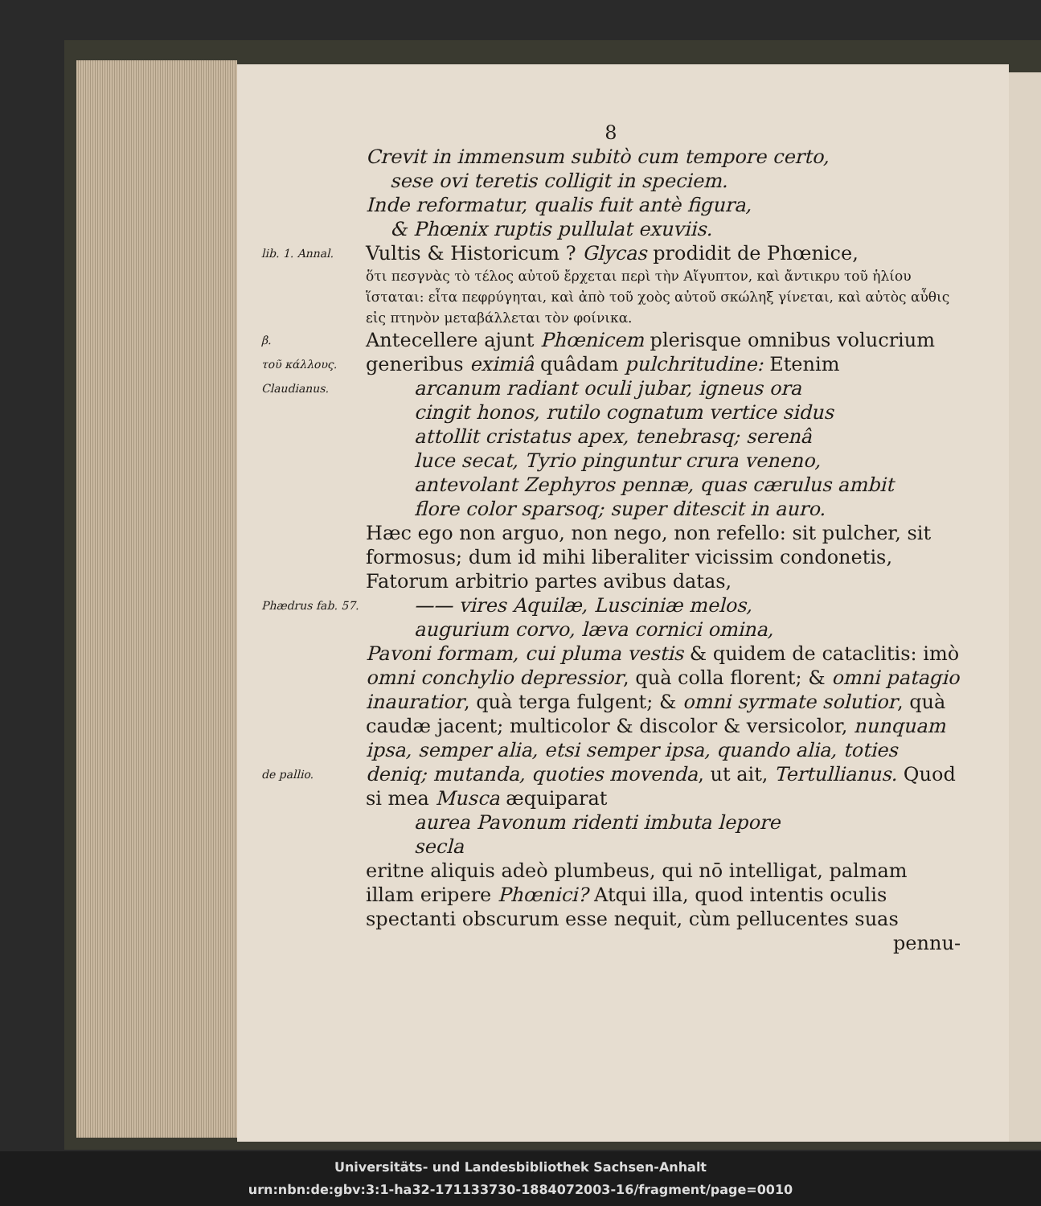8
Crevit in immensum subitò cum tempore certo,
sese ovi teretis colligit in speciem.
Inde reformatur, qualis fuit antè figura,
& Phœnix ruptis pullulat exuviis.
lib. 1. Annal.
Vultis & Historicum ? Glycas prodidit de Phœnice,
ὅτι πεσγνὰς τὸ τέλος αὐτοῦ ἔρχεται περὶ τὴν Αἴγυπτον, καὶ ἄντικρυ τοῦ ἡλίου ἵσταται: εἶτα πεφρύγηται, καὶ ἀπὸ τοῦ χοὸς αὐτοῦ σκώληξ γίνεται, καὶ αὐτὸς αὖθις εἰς πτηνὸν μεταβάλλεται τὸν φοίνικα.
β.
τοῦ κάλλους.
Antecellere ajunt Phœnicem plerisque omnibus volucrium generibus eximiâ quâdam pulchritudine: Etenim
Claudianus.
arcanum radiant oculi jubar, igneus ora
cingit honos, rutilo cognatum vertice sidus
attollit cristatus apex, tenebrasq; serenâ
luce secat, Tyrio pinguntur crura veneno,
antevolant Zephyros pennæ, quas cærulus ambit
flore color sparsoq; super ditescit in auro.
Hæc ego non arguo, non nego, non refello: sit pulcher, sit formosus; dum id mihi liberaliter vicissim condonetis, Fatorum arbitrio partes avibus datas,
Phædrus fab. 57.
—— vires Aquilæ, Lusciniæ melos,
augurium corvo, læva cornici omina,
Pavoni formam, cui pluma vestis & quidem de cataclitis: imò omni conchylio depressior, quà colla florent; & omni patagio inauratior, quà terga fulgent; & omni syrmate solutior, quà caudæ jacent; multicolor & discolor & versicolor, nunquam ipsa, semper alia, etsi semper ipsa, quando alia, toties
de pallio.
deniq; mutanda, quoties movenda, ut ait, Tertullianus. Quod si mea Musca æquiparat
aurea Pavonum ridenti imbuta lepore
secla
eritne aliquis adeò plumbeus, qui nō intelligat, palmam illam eripere Phœnici? Atqui illa, quod intentis oculis spectanti obscurum esse nequit, cùm pellucentes suas
pennu-
Universitäts- und Landesbibliothek Sachsen-Anhalt
urn:nbn:de:gbv:3:1-ha32-171133730-1884072003-16/fragment/page=0010